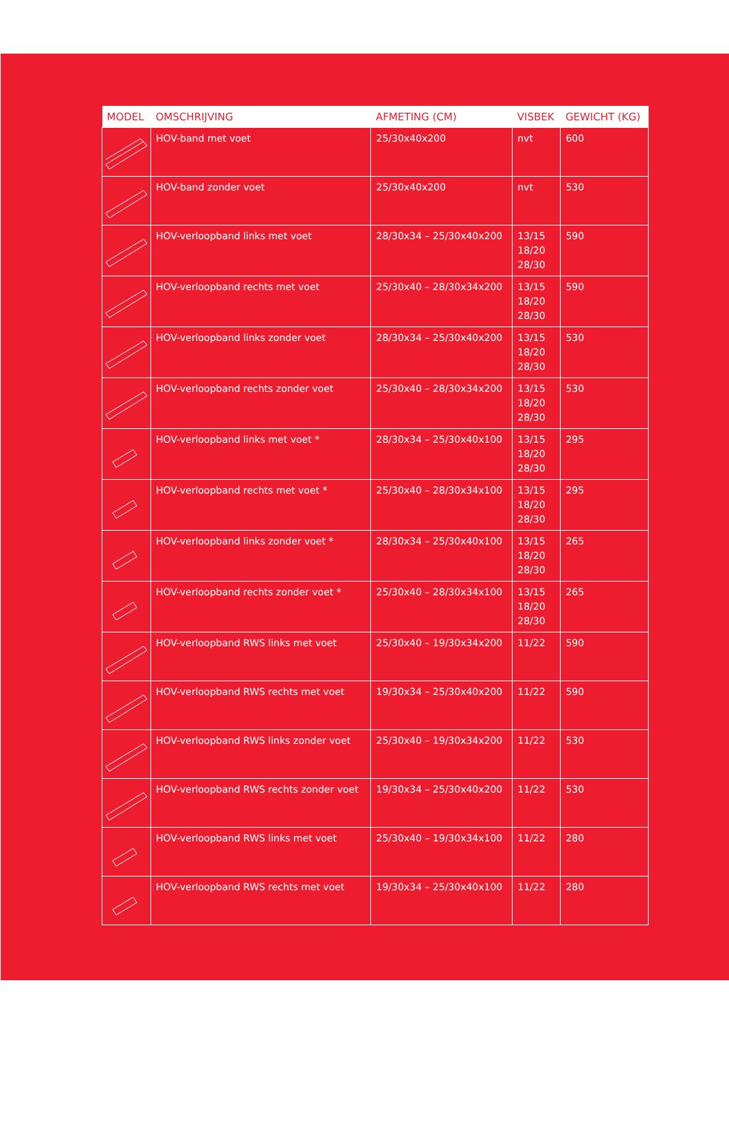| MODEL | OMSCHRIJVING | AFMETING (CM) | VISBEK | GEWICHT (KG) |
| --- | --- | --- | --- | --- |
| | HOV-band met voet | 25/30x40x200 | nvt | 600 |
| | HOV-band zonder voet | 25/30x40x200 | nvt | 530 |
| | HOV-verloopband links met voet | 28/30x34 – 25/30x40x200 | 13/15 18/20 28/30 | 590 |
| | HOV-verloopband rechts met voet | 25/30x40 – 28/30x34x200 | 13/15 18/20 28/30 | 590 |
| | HOV-verloopband links zonder voet | 28/30x34 – 25/30x40x200 | 13/15 18/20 28/30 | 530 |
| | HOV-verloopband rechts zonder voet | 25/30x40 – 28/30x34x200 | 13/15 18/20 28/30 | 530 |
| | HOV-verloopband links met voet * | 28/30x34 – 25/30x40x100 | 13/15 18/20 28/30 | 295 |
| | HOV-verloopband rechts met voet * | 25/30x40 – 28/30x34x100 | 13/15 18/20 28/30 | 295 |
| | HOV-verloopband links zonder voet * | 28/30x34 – 25/30x40x100 | 13/15 18/20 28/30 | 265 |
| | HOV-verloopband rechts zonder voet * | 25/30x40 – 28/30x34x100 | 13/15 18/20 28/30 | 265 |
| | HOV-verloopband RWS links met voet | 25/30x40 – 19/30x34x200 | 11/22 | 590 |
| | HOV-verloopband RWS rechts met voet | 19/30x34 – 25/30x40x200 | 11/22 | 590 |
| | HOV-verloopband RWS links zonder voet | 25/30x40 – 19/30x34x200 | 11/22 | 530 |
| | HOV-verloopband RWS rechts zonder voet | 19/30x34 – 25/30x40x200 | 11/22 | 530 |
| | HOV-verloopband RWS links met voet | 25/30x40 – 19/30x34x100 | 11/22 | 280 |
| | HOV-verloopband RWS rechts met voet | 19/30x34 – 25/30x40x100 | 11/22 | 280 |